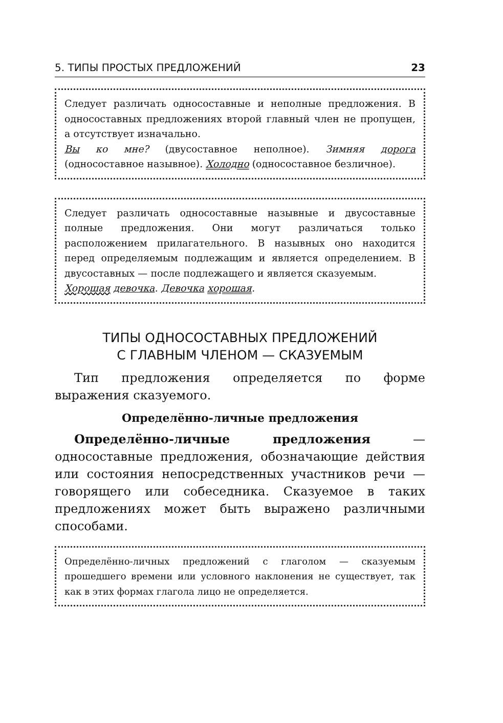5. ТИПЫ ПРОСТЫХ ПРЕДЛОЖЕНИЙ 23
Следует различать односоставные и неполные предложения. В односоставных предложениях второй главный член не пропущен, а отсутствует изначально.
Вы ко мне? (двусоставное неполное). Зимняя дорога (односоставное назывное). Холодно (односоставное безличное).
Следует различать односоставные назывные и двусоставные полные предложения. Они могут различаться только расположением прилагательного. В назывных оно находится перед определяемым подлежащим и является определением. В двусоставных — после подлежащего и является сказуемым.
Хорошая девочка. Девочка хорошая.
ТИПЫ ОДНОСОСТАВНЫХ ПРЕДЛОЖЕНИЙ
С ГЛАВНЫМ ЧЛЕНОМ — СКАЗУЕМЫМ
Тип предложения определяется по форме выражения сказуемого.
Определённо-личные предложения
Определённо-личные предложения — односоставные предложения, обозначающие действия или состояния непосредственных участников речи — говорящего или собеседника. Сказуемое в таких предложениях может быть выражено различными способами.
Определённо-личных предложений с глаголом — сказуемым прошедшего времени или условного наклонения не существует, так как в этих формах глагола лицо не определяется.